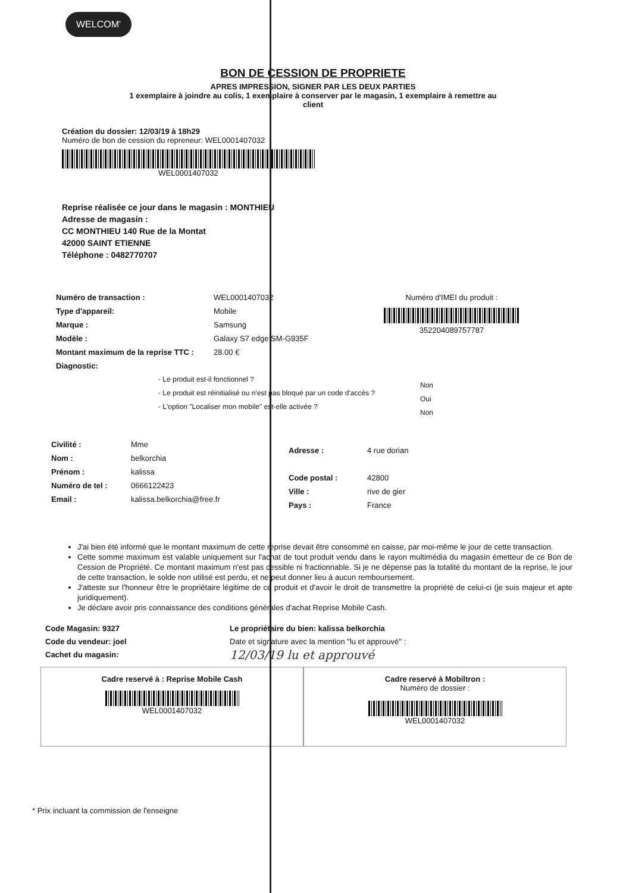WELCOM'
BON DE CESSION DE PROPRIETE
APRES IMPRESSION, SIGNER PAR LES DEUX PARTIES
1 exemplaire à joindre au colis, 1 exemplaire à conserver par le magasin, 1 exemplaire à remettre au client
Création du dossier: 12/03/19 à 18h29
Numéro de bon de cession du repreneur: WEL0001407032
WEL0001407032
Reprise réalisée ce jour dans le magasin : MONTHIEU
Adresse de magasin :
CC MONTHIEU 140 Rue de la Montat
42000 SAINT ETIENNE
Téléphone : 0482770707
Numéro de transaction :
Type d'appareil:
Marque :
Modèle :
Montant maximum de la reprise TTC :
Diagnostic:
WEL0001407032
Mobile
Samsung
Galaxy S7 edge SM-G935F
28.00 €
Numéro d'IMEI du produit :
352204089757787
- Le produit est-il fonctionnel ?
- Le produit est réinitialisé ou n'est pas bloqué par un code d'accès ?
- L'option "Localiser mon mobile" est-elle activée ?
Non
Oui
Non
Civilité :
Nom :
Prénom :
Numéro de tel :
Email :
Mme
belkorchia
kalissa
0666122423
kalissa.belkorchia@free.fr
Adresse :
Code postal :
Ville :
Pays :
4 rue dorian
42800
rive de gier
France
J'ai bien été informé que le montant maximum de cette reprise devait être consommé en caisse, par moi-même le jour de cette transaction.
Cette somme maximum est valable uniquement sur l'achat de tout produit vendu dans le rayon multimédia du magasin émetteur de ce Bon de Cession de Propriété. Ce montant maximum n'est pas cessible ni fractionnable. Si je ne dépense pas la totalité du montant de la reprise, le jour de cette transaction, le solde non utilisé est perdu, et ne peut donner lieu à aucun remboursement.
J'atteste sur l'honneur être le propriétaire légitime de ce produit et d'avoir le droit de transmettre la propriété de celui-ci (je suis majeur et apte juridiquement).
Je déclare avoir pris connaissance des conditions générales d'achat Reprise Mobile Cash.
Code Magasin: 9327
Code du vendeur: joel
Cachet du magasin:
Le propriétaire du bien: kalissa belkorchia
Date et signature avec la mention "lu et approuvé" :
12/03/19 lu et approuvé
Cadre reservé à : Reprise Mobile Cash
WEL0001407032
Cadre reservé à Mobiltron :
Numéro de dossier :
WEL0001407032
* Prix incluant la commission de l'enseigne